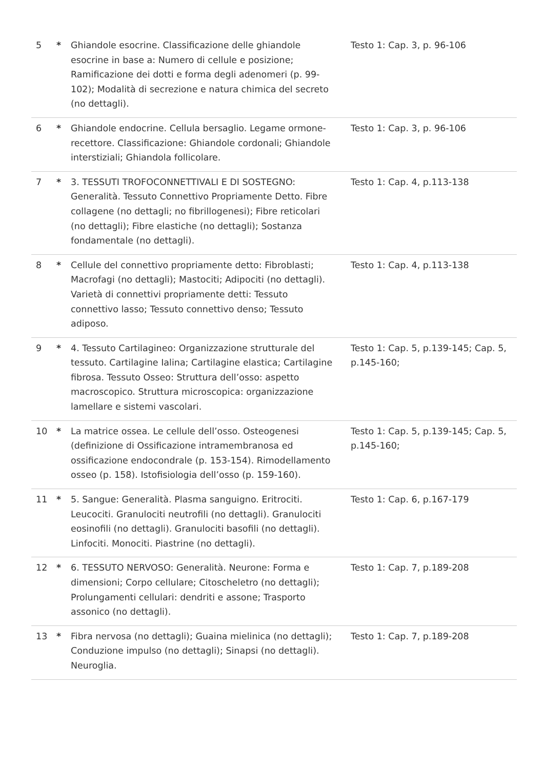| 5 | * | Ghiandole esocrine. Classificazione delle ghiandole esocrine in base a: Numero di cellule e posizione; Ramificazione dei dotti e forma degli adenomeri (p. 99-102); Modalità di secrezione e natura chimica del secreto (no dettagli). | Testo 1: Cap. 3, p. 96-106 |
| 6 | * | Ghiandole endocrine. Cellula bersaglio. Legame ormone-recettore. Classificazione: Ghiandole cordonali; Ghiandole interstiziali; Ghiandola follicolare. | Testo 1: Cap. 3, p. 96-106 |
| 7 | * | 3. TESSUTI TROFOCONNETTIVALI E DI SOSTEGNO: Generalità. Tessuto Connettivo Propriamente Detto. Fibre collagene (no dettagli; no fibrillogenesi); Fibre reticolari (no dettagli); Fibre elastiche (no dettagli); Sostanza fondamentale (no dettagli). | Testo 1: Cap. 4, p.113-138 |
| 8 | * | Cellule del connettivo propriamente detto: Fibroblasti; Macrofagi (no dettagli); Mastociti; Adipociti (no dettagli). Varietà di connettivi propriamente detti: Tessuto connettivo lasso; Tessuto connettivo denso; Tessuto adiposo. | Testo 1: Cap. 4, p.113-138 |
| 9 | * | 4. Tessuto Cartilagineo: Organizzazione strutturale del tessuto. Cartilagine Ialina; Cartilagine elastica; Cartilagine fibrosa. Tessuto Osseo: Struttura dell’osso: aspetto macroscopico. Struttura microscopica: organizzazione lamellare e sistemi vascolari. | Testo 1: Cap. 5, p.139-145; Cap. 5, p.145-160; |
| 10 | * | La matrice ossea. Le cellule dell’osso. Osteogenesi (definizione di Ossificazione intramembranosa ed ossificazione endocondrale (p. 153-154). Rimodellamento osseo (p. 158). Istofisiologia dell’osso (p. 159-160). | Testo 1: Cap. 5, p.139-145; Cap. 5, p.145-160; |
| 11 | * | 5. Sangue: Generalità. Plasma sanguigno. Eritrociti. Leucociti. Granulociti neutrofili (no dettagli). Granulociti eosinofili (no dettagli). Granulociti basofili (no dettagli). Linfociti. Monociti. Piastrine (no dettagli). | Testo 1: Cap. 6, p.167-179 |
| 12 | * | 6. TESSUTO NERVOSO: Generalità. Neurone: Forma e dimensioni; Corpo cellulare; Citoscheletro (no dettagli); Prolungamenti cellulari: dendriti e assone; Trasporto assonico (no dettagli). | Testo 1: Cap. 7, p.189-208 |
| 13 | * | Fibra nervosa (no dettagli); Guaina mielinica (no dettagli); Conduzione impulso (no dettagli); Sinapsi (no dettagli). Neuroglia. | Testo 1: Cap. 7, p.189-208 |